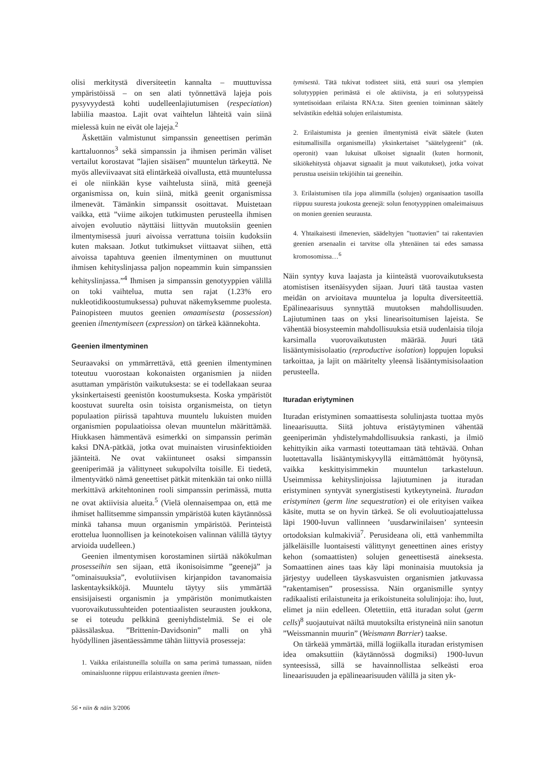olisi merkitystä diversiteetin kannalta – muuttuvissa ympäristöissä – on sen alati työnnettävä lajeja pois pysyvyydestä kohti uudelleenlajiutumisen (respeciation) labiilia maastoa. Lajit ovat vaihtelun lähteitä vain siinä mielessä kuin ne eivät ole lajeja.<sup>2</sup>
Äskettäin valmistunut simpanssin geneettisen perimän karttaluonnos<sup>3</sup> sekä simpanssin ja ihmisen perimän väliset vertailut korostavat ”lajien sisäisen” muuntelun tärkeyttä. Ne myös alleviivaavat sitä elintärkeää oivallusta, että muuntelussa ei ole niinkään kyse vaihtelusta siinä, mitä geenejä organismissa on, kuin siinä, mitkä geenit organismissa ilmenevät. Tämänkin simpanssit osoittavat. Muistetaan vaikka, että ”viime aikojen tutkimusten perusteella ihmisen aivojen evoluutio näyttäisi liittyvän muutoksiin geenien ilmentymisessä juuri aivoissa verrattuna toisiin kudoksiin kuten maksaan. Jotkut tutkimukset viittaavat siihen, että aivoissa tapahtuva geenien ilmentyminen on muuttunut ihmisen kehityslinjassa paljon nopeammin kuin simpanssien kehityslinjassa.”<sup>4</sup> Ihmisen ja simpanssin genotyyppien välillä on toki vaihtelua, mutta sen rajat (1.23% ero nukleotidikoostumuksessa) puhuvat näkemyksemme puolesta. Painopisteen muutos geenien omaamisesta (possession) geenien ilmentymiseen (expression) on tärkeä käännekohta.
Geenien ilmentyminen
Seuraavaksi on ymmärrettävä, että geenien ilmentyminen toteutuu vuorostaan kokonaisten organismien ja niiden asuttaman ympäristön vaikutuksesta: se ei todellakaan seuraa yksinkertaisesti geenistön koostumuksesta. Koska ympäristöt koostuvat suurelta osin toisista organismeista, on tietyn populaation piirissä tapahtuva muuntelu lukuisten muiden organismien populaatioissa olevan muuntelun määrittämää. Hiukkasen hämmentävä esimerkki on simpanssin perimän kaksi DNA-pätkää, jotka ovat muinaisten virusinfektioiden jäänteitä. Ne ovat vakiintuneet osaksi simpanssin geeniperimää ja välittyneet sukupolvilta toisille. Ei tiedetä, ilmentyvätkö nämä geneettiset pätkät mitenkään tai onko niillä merkittävä arkitehtoninen rooli simpanssin perimässä, mutta ne ovat aktiivisia alueita.<sup>5</sup> (Vielä olennaisempaa on, että me ihmiset hallitsemme simpanssin ympäristöä kuten käytännössä minkä tahansa muun organismin ympäristöä. Perinteistä erottelua luonnollisen ja keinotekoisen valinnan välillä täytyy arvioida uudelleen.)
Geenien ilmentymisen korostaminen siirtää näkökulman prosesseihin sen sijaan, että ikonisoisimme ”geenejä” ja ”ominaisuuksia”, evolutiivisen kirjanpidon tavanomaisia laskentayksikköjä. Muuntelu täytyy siis ymmärtää ensisijaisesti organismin ja ympäristön monimutkaisten vuorovaikutussuhteiden potentiaalisten seurausten joukkona, se ei toteudu pelkkinä geeniyhdistelmiä. Se ei ole päässälaskua. ”Brittenin-Davidsonin” malli on yhä hyödyllinen jäsentäessämme tähän liittyviä prosesseja:
1. Vaikka erilaistuneilla soluilla on sama perimä tumassaan, niiden ominaisluonne riippuu erilaistuvasta geenien ilmen-
tymisestä. Tätä tukivat todisteet siitä, että suuri osa ylempien solutyyppien perimästä ei ole aktiivista, ja eri solutyypeissä syntetisoidaan erilaista RNA:ta. Siten geenien toiminnan säätely selvästikin edeltää solujen erilaistumista.
2. Erilaistumista ja geenien ilmentymistä eivät säätele (kuten esitumallisilla organismeilla) yksinkertaiset ”säätelygeenit” (nk. operonit) vaan lukuisat ulkoiset signaalit (kuten hormonit, sikiökehitystä ohjaavat signaalit ja muut vaikutukset), jotka voivat perustua useisiin tekijöihin tai geeneihin.
3. Erilaistumisen tila jopa alimmilla (solujen) organisaation tasoilla riippuu suuresta joukosta geenejä: solun fenotyyppinen omaleimaisuus on monien geenien seurausta.
4. Yhtaikaisesti ilmenevien, säädeltyjen ”tuottavien” tai rakentavien geenien arsenaalin ei tarvitse olla yhtenäinen tai edes samassa kromosomissa…<sup>6</sup>
Näin syntyy kuva laajasta ja kiinteästä vuorovaikutuksesta atomistisen itsenäisyyden sijaan. Juuri tätä taustaa vasten meidän on arvioitava muuntelua ja lopulta diversiteettiä. Epälineaarisuus synnyttää muutoksen mahdollisuuden. Lajiutuminen taas on yksi linearisoitumisen lajeista. Se vähentää biosysteemin mahdollisuuksia etsiä uudenlaisia tiloja karsimalla vuorovaikutusten määrää. Juuri tätä lisääntymisisolaatio (reproductive isolation) loppujen lopuksi tarkoittaa, ja lajit on määritelty yleensä lisääntymisisolaation perusteella.
Ituradan eriytyminen
Ituradan eristyminen somaattisesta solulinjasta tuottaa myös lineaarisuutta. Siitä johtuva eristäytyminen vähentää geeniperimän yhdistelymahdollisuuksia rankasti, ja ilmiö kehittyikin aika varmasti toteuttamaan tätä tehtävää. Onhan luotettavalla lisääntymiskyvyllä eittämättömät hyötynsä, vaikka keskittyisimmekin muuntelun tarkasteluun. Useimmissa kehityslinjoissa lajiutuminen ja ituradan eristyminen syntyvät synergistisesti kytkeytyneinä. Ituradan eristyminen (germ line sequestration) ei ole erityisen vaikea käsite, mutta se on hyvin tärkeä. Se oli evoluutioajattelussa läpi 1900-luvun vallinneen ’uusdarwinilaisen’ synteesin ortodoksian kulmakiviä<sup>7</sup>. Perusideana oli, että vanhemmilta jälkeläisille luontaisesti välittynyt geneettinen aines eristyy kehon (somaattisten) solujen geneettisestä aineksesta. Somaattinen aines taas käy läpi moninaisia muutoksia ja järjestyy uudelleen täyskasvuisten organismien jatkuvassa ”rakentamisen” prosessissa. Näin organismille syntyy radikaalisti erilaistuneita ja erikoistuneita solulinjoja: iho, luut, elimet ja niin edelleen. Oletettiin, että ituradan solut (germ cells)<sup>8</sup> suojautuivat näiltä muutoksilta eristyneinä niin sanotun ”Weissmannin muurin” (Weismann Barrier) taakse.
On tärkeää ymmärtää, millä logiikalla ituradan eristymisen idea omaksuttiin (käytännössä dogmiksi) 1900-luvun synteesissä, sillä se havainnollistaa selkeästi eroa lineaarisuuden ja epälineaarisuuden välillä ja siten yk-
56 • niin & näin 3/2006